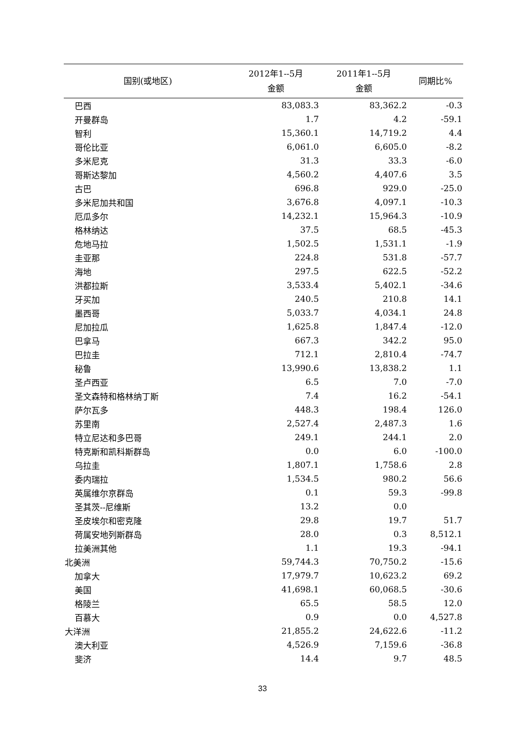| 国别(或地区) | 2012年1--5月 金额 | 2011年1--5月 金额 | 同期比% |
| --- | --- | --- | --- |
| 巴西 | 83,083.3 | 83,362.2 | -0.3 |
| 开曼群岛 | 1.7 | 4.2 | -59.1 |
| 智利 | 15,360.1 | 14,719.2 | 4.4 |
| 哥伦比亚 | 6,061.0 | 6,605.0 | -8.2 |
| 多米尼克 | 31.3 | 33.3 | -6.0 |
| 哥斯达黎加 | 4,560.2 | 4,407.6 | 3.5 |
| 古巴 | 696.8 | 929.0 | -25.0 |
| 多米尼加共和国 | 3,676.8 | 4,097.1 | -10.3 |
| 厄瓜多尔 | 14,232.1 | 15,964.3 | -10.9 |
| 格林纳达 | 37.5 | 68.5 | -45.3 |
| 危地马拉 | 1,502.5 | 1,531.1 | -1.9 |
| 圭亚那 | 224.8 | 531.8 | -57.7 |
| 海地 | 297.5 | 622.5 | -52.2 |
| 洪都拉斯 | 3,533.4 | 5,402.1 | -34.6 |
| 牙买加 | 240.5 | 210.8 | 14.1 |
| 墨西哥 | 5,033.7 | 4,034.1 | 24.8 |
| 尼加拉瓜 | 1,625.8 | 1,847.4 | -12.0 |
| 巴拿马 | 667.3 | 342.2 | 95.0 |
| 巴拉圭 | 712.1 | 2,810.4 | -74.7 |
| 秘鲁 | 13,990.6 | 13,838.2 | 1.1 |
| 圣卢西亚 | 6.5 | 7.0 | -7.0 |
| 圣文森特和格林纳丁斯 | 7.4 | 16.2 | -54.1 |
| 萨尔瓦多 | 448.3 | 198.4 | 126.0 |
| 苏里南 | 2,527.4 | 2,487.3 | 1.6 |
| 特立尼达和多巴哥 | 249.1 | 244.1 | 2.0 |
| 特克斯和凯科斯群岛 | 0.0 | 6.0 | -100.0 |
| 乌拉圭 | 1,807.1 | 1,758.6 | 2.8 |
| 委内瑞拉 | 1,534.5 | 980.2 | 56.6 |
| 英属维尔京群岛 | 0.1 | 59.3 | -99.8 |
| 圣其茨--尼维斯 | 13.2 | 0.0 | |
| 圣皮埃尔和密克隆 | 29.8 | 19.7 | 51.7 |
| 荷属安地列斯群岛 | 28.0 | 0.3 | 8,512.1 |
| 拉美洲其他 | 1.1 | 19.3 | -94.1 |
| 北美洲 | 59,744.3 | 70,750.2 | -15.6 |
| 加拿大 | 17,979.7 | 10,623.2 | 69.2 |
| 美国 | 41,698.1 | 60,068.5 | -30.6 |
| 格陵兰 | 65.5 | 58.5 | 12.0 |
| 百慕大 | 0.9 | 0.0 | 4,527.8 |
| 大洋洲 | 21,855.2 | 24,622.6 | -11.2 |
| 澳大利亚 | 4,526.9 | 7,159.6 | -36.8 |
| 斐济 | 14.4 | 9.7 | 48.5 |
33